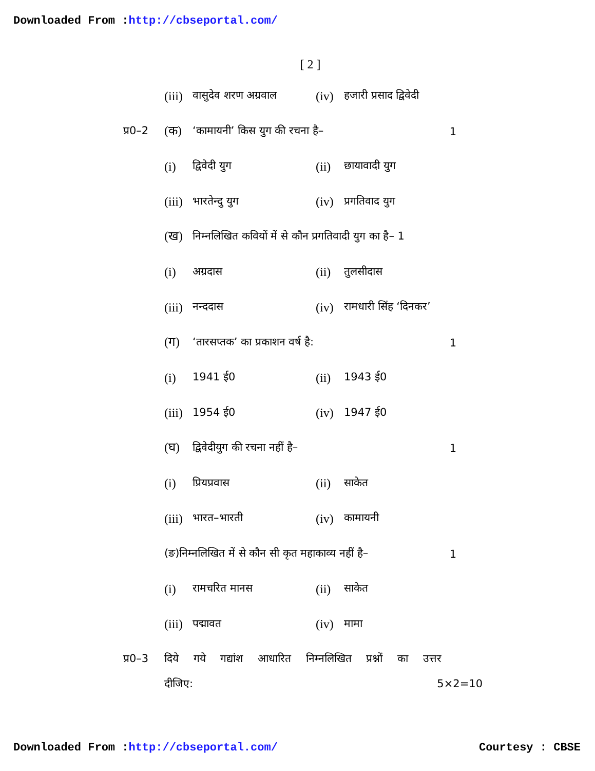Downloaded From :http://cbseportal.com/
[ 2 ]
(iii) वासुदेव शरण अग्रवाल (iv) हजारी प्रसाद द्विवेदी
प्र0–2 (क) ‘कामायनी’ किस युग की रचना है– 1
(i) द्विवेदी युग (ii) छायावादी युग
(iii) भारतेन्दु युग (iv) प्रगतिवाद युग
(ख) निम्नलिखित कवियों में से कौन प्रगतिवादी युग का है– 1
(i) अग्रदास (ii) तुलसीदास
(iii) नन्ददास (iv) रामधारी सिंह ‘दिनकर’
(ग) ‘तारसप्तक’ का प्रकाशन वर्ष है: 1
(i) 1941 ई0 (ii) 1943 ई0
(iii) 1954 ई0 (iv) 1947 ई0
(घ) द्विवेदीयुग की रचना नहीं है– 1
(i) प्रियप्रवास (ii) साकेत
(iii) भारत–भारती (iv) कामायनी
(ङ)निम्नलिखित में से कौन सी कृत महाकाव्य नहीं है– 1
(i) रामचरित मानस (ii) साकेत
(iii) पद्मावत (iv) मामा
प्र0–3 दिये गये गद्यांश आधारित निम्नलिखित प्रश्नों का उत्तर
दीजिए: 5×2=10
Downloaded From :http://cbseportal.com/ Courtesy : CBSE